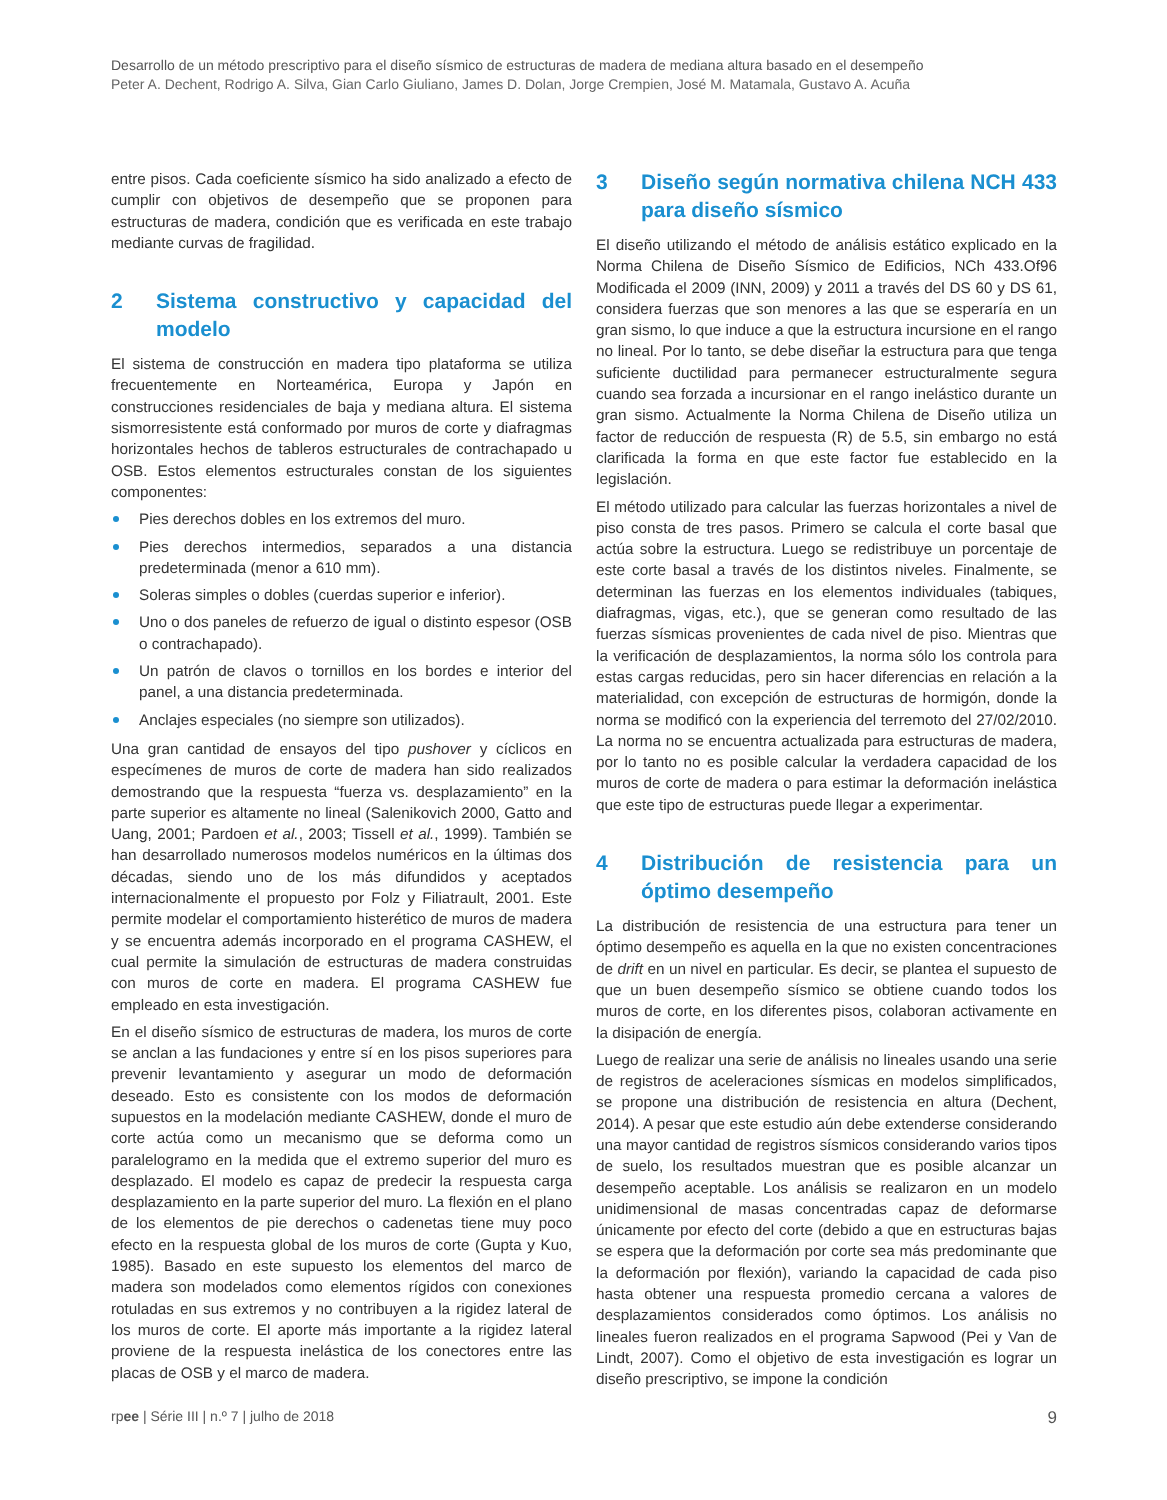Desarrollo de un método prescriptivo para el diseño sísmico de estructuras de madera de mediana altura basado en el desempeño
Peter A. Dechent, Rodrigo A. Silva, Gian Carlo Giuliano, James D. Dolan, Jorge Crempien, José M. Matamala, Gustavo A. Acuña
entre pisos. Cada coeficiente sísmico ha sido analizado a efecto de cumplir con objetivos de desempeño que se proponen para estructuras de madera, condición que es verificada en este trabajo mediante curvas de fragilidad.
2 Sistema constructivo y capacidad del modelo
El sistema de construcción en madera tipo plataforma se utiliza frecuentemente en Norteamérica, Europa y Japón en construcciones residenciales de baja y mediana altura. El sistema sismorresistente está conformado por muros de corte y diafragmas horizontales hechos de tableros estructurales de contrachapado u OSB. Estos elementos estructurales constan de los siguientes componentes:
Pies derechos dobles en los extremos del muro.
Pies derechos intermedios, separados a una distancia predeterminada (menor a 610 mm).
Soleras simples o dobles (cuerdas superior e inferior).
Uno o dos paneles de refuerzo de igual o distinto espesor (OSB o contrachapado).
Un patrón de clavos o tornillos en los bordes e interior del panel, a una distancia predeterminada.
Anclajes especiales (no siempre son utilizados).
Una gran cantidad de ensayos del tipo pushover y cíclicos en especímenes de muros de corte de madera han sido realizados demostrando que la respuesta “fuerza vs. desplazamiento” en la parte superior es altamente no lineal (Salenikovich 2000, Gatto and Uang, 2001; Pardoen et al., 2003; Tissell et al., 1999). También se han desarrollado numerosos modelos numéricos en la últimas dos décadas, siendo uno de los más difundidos y aceptados internacionalmente el propuesto por Folz y Filiatrault, 2001. Este permite modelar el comportamiento histerético de muros de madera y se encuentra además incorporado en el programa CASHEW, el cual permite la simulación de estructuras de madera construidas con muros de corte en madera. El programa CASHEW fue empleado en esta investigación.
En el diseño sísmico de estructuras de madera, los muros de corte se anclan a las fundaciones y entre sí en los pisos superiores para prevenir levantamiento y asegurar un modo de deformación deseado. Esto es consistente con los modos de deformación supuestos en la modelación mediante CASHEW, donde el muro de corte actúa como un mecanismo que se deforma como un paralelogramo en la medida que el extremo superior del muro es desplazado. El modelo es capaz de predecir la respuesta carga desplazamiento en la parte superior del muro. La flexión en el plano de los elementos de pie derechos o cadenetas tiene muy poco efecto en la respuesta global de los muros de corte (Gupta y Kuo, 1985). Basado en este supuesto los elementos del marco de madera son modelados como elementos rígidos con conexiones rotuladas en sus extremos y no contribuyen a la rigidez lateral de los muros de corte. El aporte más importante a la rigidez lateral proviene de la respuesta inelástica de los conectores entre las placas de OSB y el marco de madera.
3 Diseño según normativa chilena NCH 433 para diseño sísmico
El diseño utilizando el método de análisis estático explicado en la Norma Chilena de Diseño Sísmico de Edificios, NCh 433.Of96 Modificada el 2009 (INN, 2009) y 2011 a través del DS 60 y DS 61, considera fuerzas que son menores a las que se esperaría en un gran sismo, lo que induce a que la estructura incursione en el rango no lineal. Por lo tanto, se debe diseñar la estructura para que tenga suficiente ductilidad para permanecer estructuralmente segura cuando sea forzada a incursionar en el rango inelástico durante un gran sismo. Actualmente la Norma Chilena de Diseño utiliza un factor de reducción de respuesta (R) de 5.5, sin embargo no está clarificada la forma en que este factor fue establecido en la legislación.
El método utilizado para calcular las fuerzas horizontales a nivel de piso consta de tres pasos. Primero se calcula el corte basal que actúa sobre la estructura. Luego se redistribuye un porcentaje de este corte basal a través de los distintos niveles. Finalmente, se determinan las fuerzas en los elementos individuales (tabiques, diafragmas, vigas, etc.), que se generan como resultado de las fuerzas sísmicas provenientes de cada nivel de piso. Mientras que la verificación de desplazamientos, la norma sólo los controla para estas cargas reducidas, pero sin hacer diferencias en relación a la materialidad, con excepción de estructuras de hormigón, donde la norma se modificó con la experiencia del terremoto del 27/02/2010. La norma no se encuentra actualizada para estructuras de madera, por lo tanto no es posible calcular la verdadera capacidad de los muros de corte de madera o para estimar la deformación inelástica que este tipo de estructuras puede llegar a experimentar.
4 Distribución de resistencia para un óptimo desempeño
La distribución de resistencia de una estructura para tener un óptimo desempeño es aquella en la que no existen concentraciones de drift en un nivel en particular. Es decir, se plantea el supuesto de que un buen desempeño sísmico se obtiene cuando todos los muros de corte, en los diferentes pisos, colaboran activamente en la disipación de energía.
Luego de realizar una serie de análisis no lineales usando una serie de registros de aceleraciones sísmicas en modelos simplificados, se propone una distribución de resistencia en altura (Dechent, 2014). A pesar que este estudio aún debe extenderse considerando una mayor cantidad de registros sísmicos considerando varios tipos de suelo, los resultados muestran que es posible alcanzar un desempeño aceptable. Los análisis se realizaron en un modelo unidimensional de masas concentradas capaz de deformarse únicamente por efecto del corte (debido a que en estructuras bajas se espera que la deformación por corte sea más predominante que la deformación por flexión), variando la capacidad de cada piso hasta obtener una respuesta promedio cercana a valores de desplazamientos considerados como óptimos. Los análisis no lineales fueron realizados en el programa Sapwood (Pei y Van de Lindt, 2007). Como el objetivo de esta investigación es lograr un diseño prescriptivo, se impone la condición
rpee | Série III | n.º 7 | julho de 2018 9